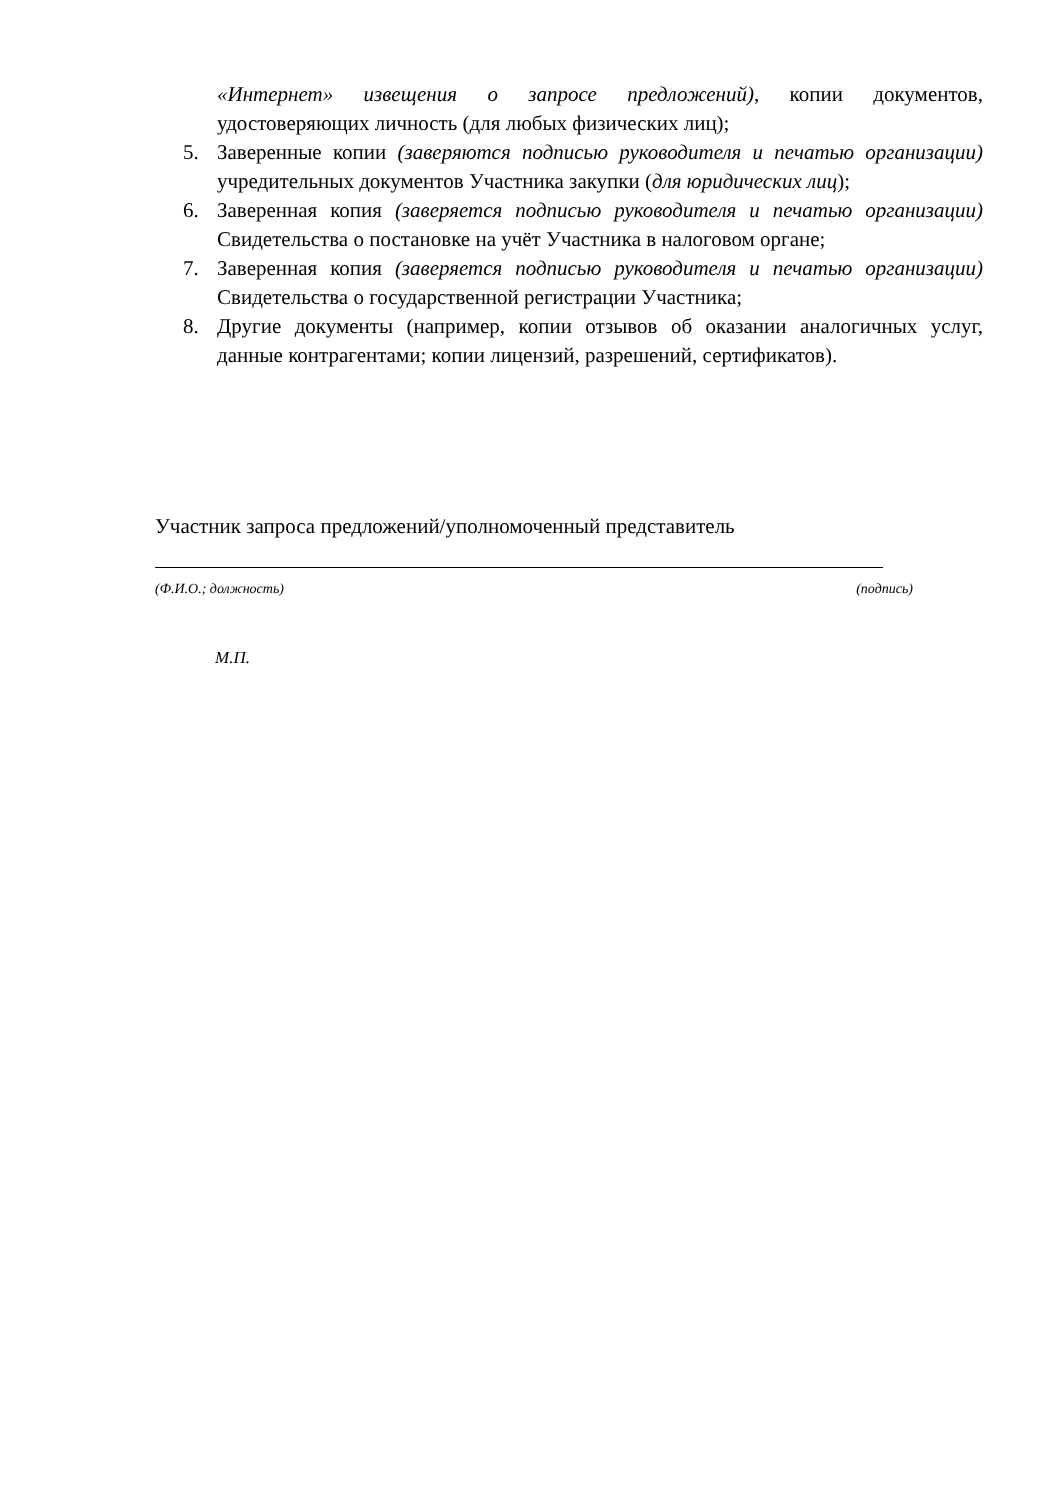«Интернет» извещения о запросе предложений), копии документов, удостоверяющих личность (для любых физических лиц);
5. Заверенные копии (заверяются подписью руководителя и печатью организации) учредительных документов Участника закупки (для юридических лиц);
6. Заверенная копия (заверяется подписью руководителя и печатью организации) Свидетельства о постановке на учёт Участника в налоговом органе;
7. Заверенная копия (заверяется подписью руководителя и печатью организации) Свидетельства о государственной регистрации Участника;
8. Другие документы (например, копии отзывов об оказании аналогичных услуг, данные контрагентами; копии лицензий, разрешений, сертификатов).
Участник запроса предложений/уполномоченный представитель
(Ф.И.О.; должность) (подпись)
М.П.